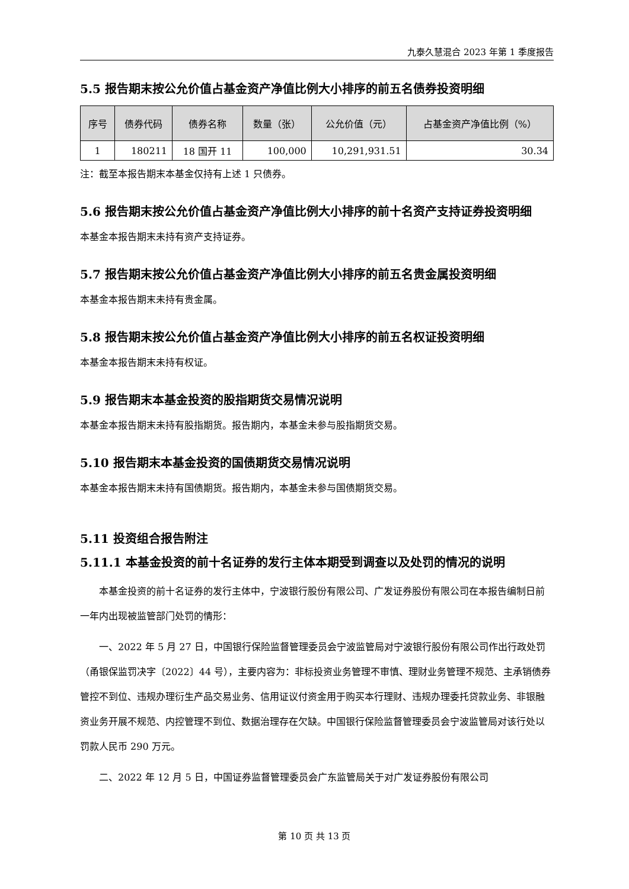九泰久慧混合 2023 年第 1 季度报告
5.5 报告期末按公允价值占基金资产净值比例大小排序的前五名债券投资明细
| 序号 | 债券代码 | 债券名称 | 数量（张） | 公允价值（元） | 占基金资产净值比例（%） |
| --- | --- | --- | --- | --- | --- |
| 1 | 180211 | 18 国开 11 | 100,000 | 10,291,931.51 | 30.34 |
注：截至本报告期末本基金仅持有上述 1 只债券。
5.6 报告期末按公允价值占基金资产净值比例大小排序的前十名资产支持证券投资明细
本基金本报告期末未持有资产支持证券。
5.7 报告期末按公允价值占基金资产净值比例大小排序的前五名贵金属投资明细
本基金本报告期末未持有贵金属。
5.8 报告期末按公允价值占基金资产净值比例大小排序的前五名权证投资明细
本基金本报告期末未持有权证。
5.9 报告期末本基金投资的股指期货交易情况说明
本基金本报告期末未持有股指期货。报告期内，本基金未参与股指期货交易。
5.10 报告期末本基金投资的国债期货交易情况说明
本基金本报告期末未持有国债期货。报告期内，本基金未参与国债期货交易。
5.11 投资组合报告附注
5.11.1 本基金投资的前十名证券的发行主体本期受到调查以及处罚的情况的说明
本基金投资的前十名证券的发行主体中，宁波银行股份有限公司、广发证券股份有限公司在本报告编制日前一年内出现被监管部门处罚的情形：
一、2022 年 5 月 27 日，中国银行保险监督管理委员会宁波监管局对宁波银行股份有限公司作出行政处罚（甬银保监罚决字〔2022〕44 号），主要内容为：非标投资业务管理不审慎、理财业务管理不规范、主承销债券管控不到位、违规办理衍生产品交易业务、信用证议付资金用于购买本行理财、违规办理委托贷款业务、非银融资业务开展不规范、内控管理不到位、数据治理存在欠缺。中国银行保险监督管理委员会宁波监管局对该行处以罚款人民币 290 万元。
二、2022 年 12 月 5 日，中国证券监督管理委员会广东监管局关于对广发证券股份有限公司
第 10 页 共 13 页